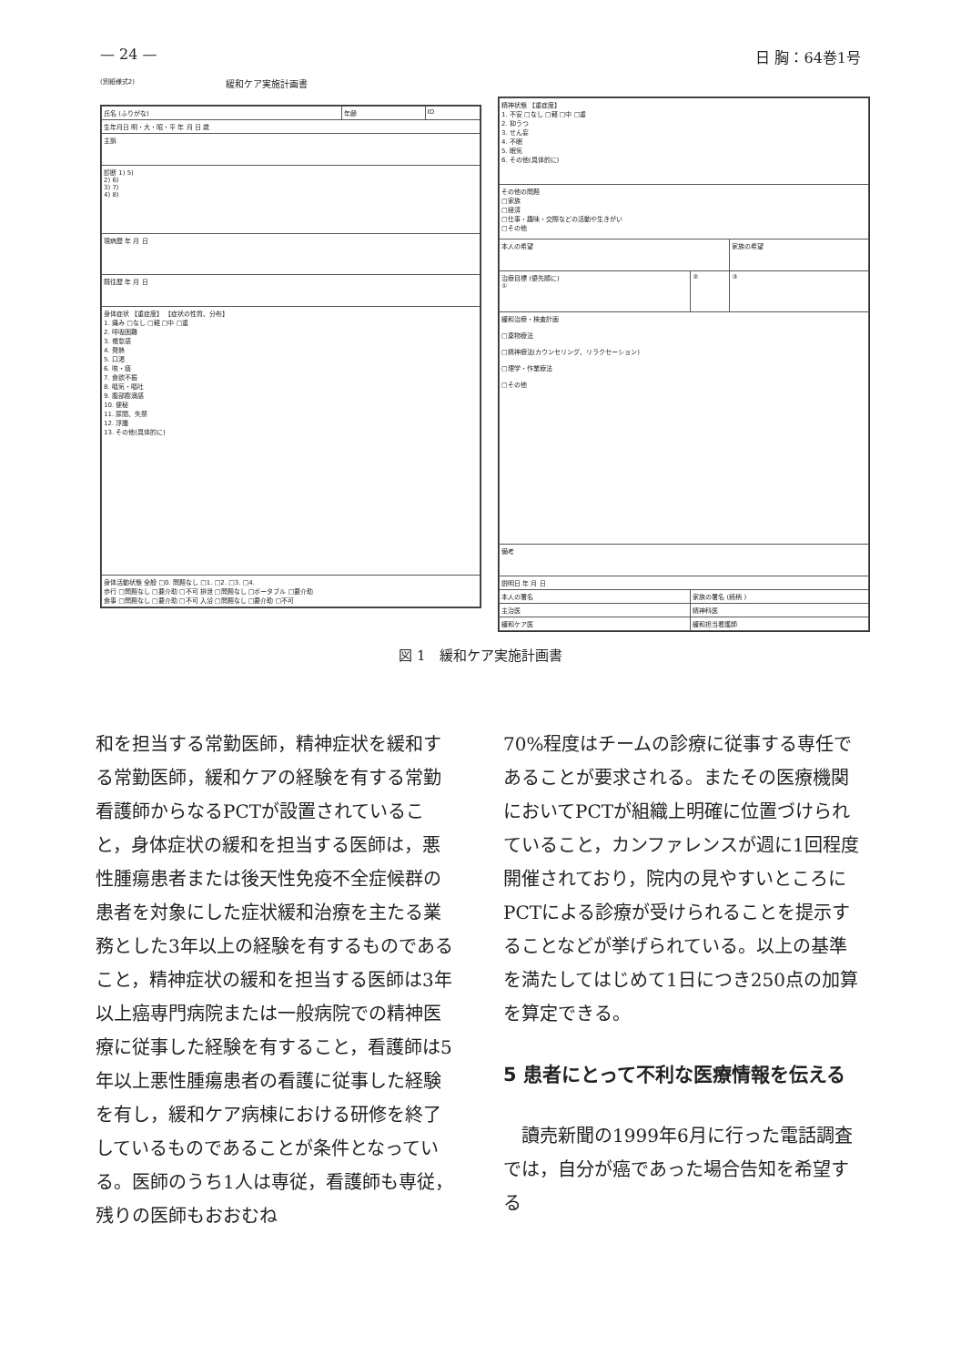— 24 — 日 胸：64巻1号
(別紙様式2) 緩和ケア実施計画書
| 氏名 (ふりがな) | 年齢 | ID |
| 生年月日 明・大・昭・平 年 月 日 歳 | | |
| 主訴 | | |
| 診断 1) 5) 2) 6) 3) 7) 4) 8) | | |
| 現病歴 年 月 日 | | |
| 既往歴 年 月 日 | | |
| 身体症状 【重症度】 【症状の性質、分布】 1. 痛み □なし □軽 □中 □重 2. 呼吸困難 3. 倦怠感 4. 発熱 5. 口渇 6. 咳・痰 7. 食欲不振 8. 嘔気・嘔吐 9. 腹部膨満感 10. 便秘 11. 尿閉、失禁 12. 浮腫 13. その他(具体的に) | | |
| 身体活動状態 全般 □0. 問題なし □1. □2. □3. □4. 歩行 □問題なし □要介助 □不可 排泄 □問題なし □ポータブル □要介助 食事 □問題なし □要介助 □不可 入浴 □問題なし □要介助 □不可 | | |
| 精神状態 【重症度】 1. 不安 □なし □軽 □中 □重 2. 抑うつ 3. せん妄 4. 不眠 5. 眠気 6. その他(具体的に) | | |
| その他の問題 □家族 □経済 □仕事・趣味・交際などの活動や生きがい □その他 | | |
| 本人の希望 | | 家族の希望 |
| 治療目標 (優先順に) ① | ② | ③ |
| 緩和治療・検査計画 □薬物療法 □精神療法(カウンセリング、リラクセーション) □理学・作業療法 □その他 | | |
| 備考 | | |
| 説明日 年 月 日 | | |
| 本人の署名 | 家族の署名 (続柄 ) | |
| 主治医 | 精神科医 | |
| 緩和ケア医 | 緩和担当看護師 | |
図 1　緩和ケア実施計画書
和を担当する常勤医師，精神症状を緩和する常勤医師，緩和ケアの経験を有する常勤看護師からなるPCTが設置されていること，身体症状の緩和を担当する医師は，悪性腫瘍患者または後天性免疫不全症候群の患者を対象にした症状緩和治療を主たる業務とした3年以上の経験を有するものであること，精神症状の緩和を担当する医師は3年以上癌専門病院または一般病院での精神医療に従事した経験を有すること，看護師は5年以上悪性腫瘍患者の看護に従事した経験を有し，緩和ケア病棟における研修を終了しているものであることが条件となっている。医師のうち1人は専従，看護師も専従，残りの医師もおおむね
70%程度はチームの診療に従事する専任であることが要求される。またその医療機関においてPCTが組織上明確に位置づけられていること，カンファレンスが週に1回程度開催されており，院内の見やすいところにPCTによる診療が受けられることを提示することなどが挙げられている。以上の基準を満たしてはじめて1日につき250点の加算を算定できる。
5 患者にとって不利な医療情報を伝える
　讀売新聞の1999年6月に行った電話調査では，自分が癌であった場合告知を希望する